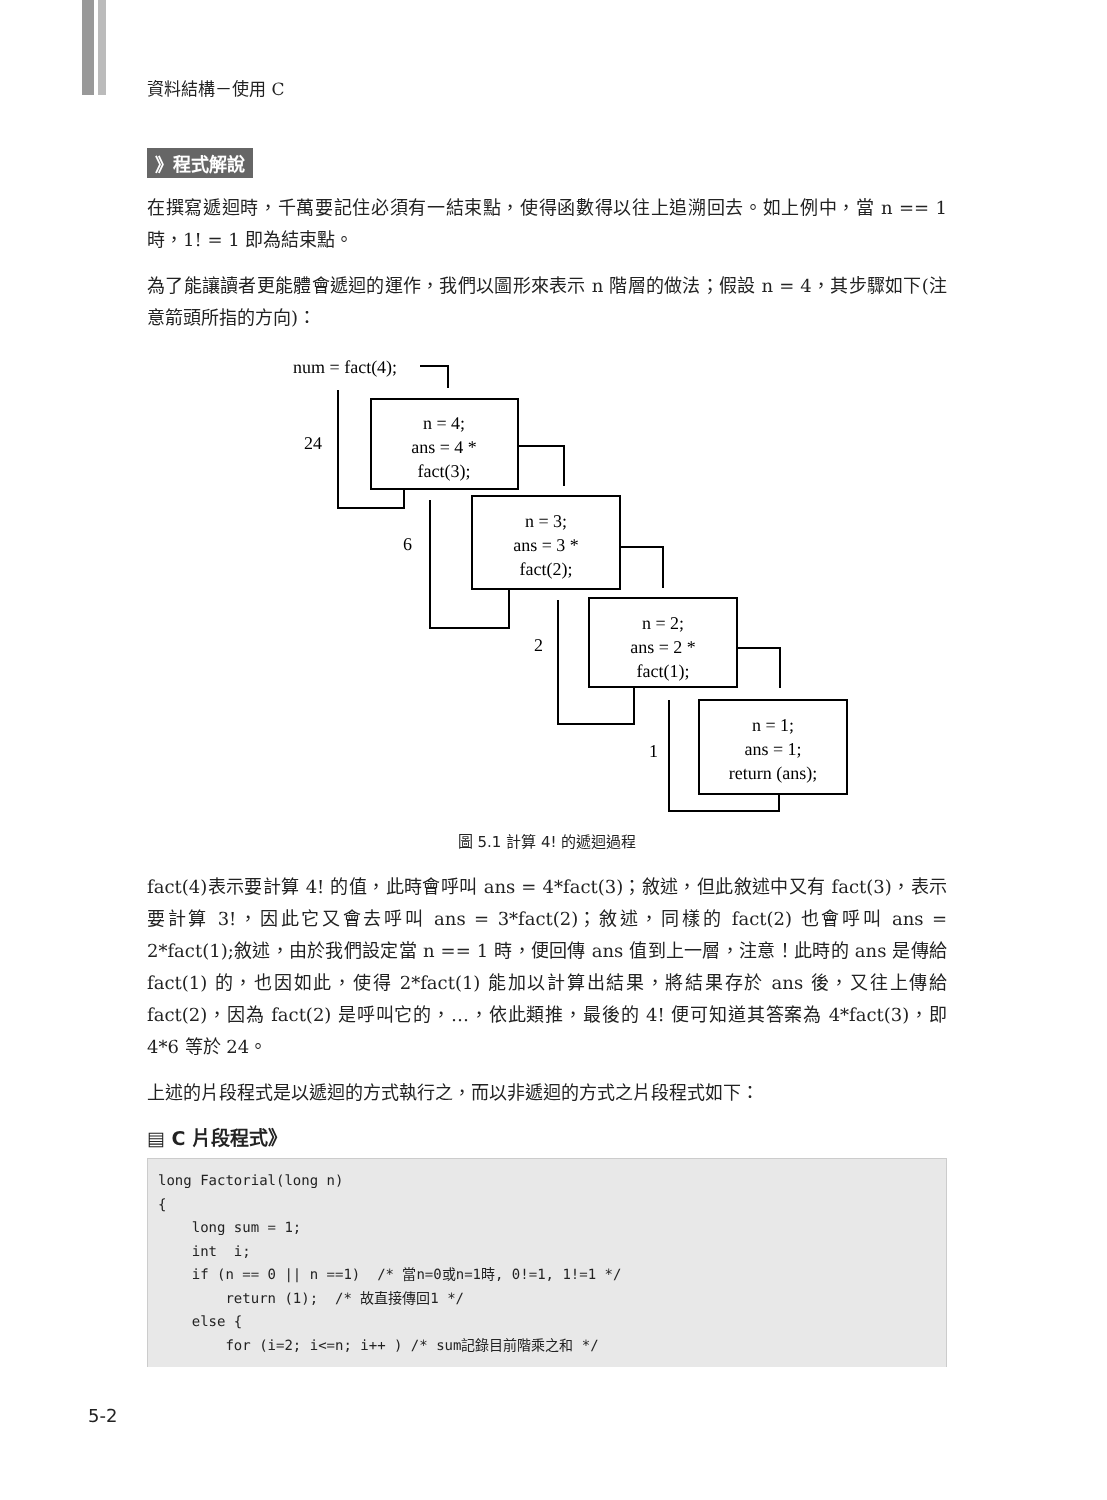資料結構－使用 C
》程式解說
在撰寫遞迴時，千萬要記住必須有一結束點，使得函數得以往上追溯回去。如上例中，當 n == 1 時，1! = 1 即為結束點。
為了能讓讀者更能體會遞迴的運作，我們以圖形來表示 n 階層的做法；假設 n = 4，其步驟如下(注意箭頭所指的方向)：
num = fact(4);
24
6
2
1
n = 4;
ans = 4 *
fact(3);
n = 3;
ans = 3 *
fact(2);
n = 2;
ans = 2 *
fact(1);
n = 1;
ans = 1;
return (ans);
圖 5.1 計算 4! 的遞迴過程
fact(4)表示要計算 4! 的值，此時會呼叫 ans = 4*fact(3)；敘述，但此敘述中又有 fact(3)，表示要計算 3!，因此它又會去呼叫 ans = 3*fact(2)；敘述，同樣的 fact(2) 也會呼叫 ans = 2*fact(1);敘述，由於我們設定當 n == 1 時，便回傳 ans 值到上一層，注意！此時的 ans 是傳給 fact(1) 的，也因如此，使得 2*fact(1) 能加以計算出結果，將結果存於 ans 後，又往上傳給 fact(2)，因為 fact(2) 是呼叫它的，…，依此類推，最後的 4! 便可知道其答案為 4*fact(3)，即 4*6 等於 24。
上述的片段程式是以遞迴的方式執行之，而以非遞迴的方式之片段程式如下：
▤ C 片段程式》
long Factorial(long n)
{
    long sum = 1;
    int  i;
    if (n == 0 || n ==1)  /* 當n=0或n=1時, 0!=1, 1!=1 */
        return (1);  /* 故直接傳回1 */
    else {
        for (i=2; i<=n; i++ ) /* sum記錄目前階乘之和 */
5-2